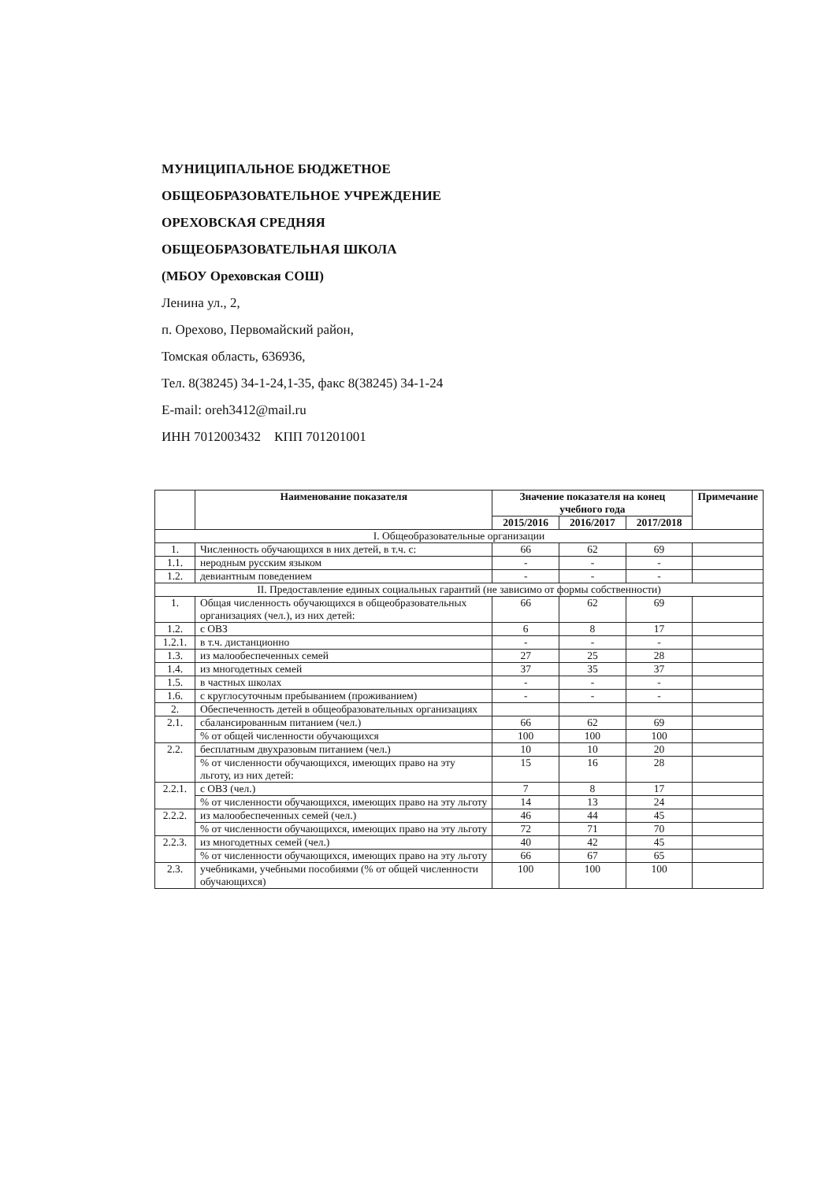МУНИЦИПАЛЬНОЕ БЮДЖЕТНОЕ
ОБЩЕОБРАЗОВАТЕЛЬНОЕ УЧРЕЖДЕНИЕ
ОРЕХОВСКАЯ СРЕДНЯЯ
ОБЩЕОБРАЗОВАТЕЛЬНАЯ ШКОЛА
(МБОУ Ореховская СОШ)
Ленина ул., 2,
п. Орехово, Первомайский район,
Томская область, 636936,
Тел. 8(38245) 34-1-24,1-35, факс 8(38245) 34-1-24
E-mail: oreh3412@mail.ru
ИНН 7012003432 КПП 701201001
| | Наименование показателя | Значение показателя на конец учебного года | | | Примечание |
| --- | --- | --- | --- | --- | --- |
| | | 2015/2016 | 2016/2017 | 2017/2018 | |
| I. Общеобразовательные организации | | | | | |
| 1. | Численность обучающихся в них детей, в т.ч. с: | 66 | 62 | 69 | |
| 1.1. | неродным русским языком | - | - | - | |
| 1.2. | девиантным поведением | - | - | - | |
| II. Предоставление единых социальных гарантий (не зависимо от формы собственности) | | | | | |
| 1. | Общая численность обучающихся в общеобразовательных организациях (чел.), из них детей: | 66 | 62 | 69 | |
| 1.2. | с ОВЗ | 6 | 8 | 17 | |
| 1.2.1. | в т.ч. дистанционно | - | - | - | |
| 1.3. | из малообеспеченных семей | 27 | 25 | 28 | |
| 1.4. | из многодетных семей | 37 | 35 | 37 | |
| 1.5. | в частных школах | - | - | - | |
| 1.6. | с круглосуточным пребыванием (проживанием) | - | - | - | |
| 2. | Обеспеченность детей в общеобразовательных организациях | | | | |
| 2.1. | сбалансированным питанием (чел.) | 66 | 62 | 69 | |
| | % от общей численности обучающихся | 100 | 100 | 100 | |
| 2.2. | бесплатным двухразовым питанием (чел.) | 10 | 10 | 20 | |
| | % от численности обучающихся, имеющих право на эту льготу, из них детей: | 15 | 16 | 28 | |
| 2.2.1. | с ОВЗ (чел.) | 7 | 8 | 17 | |
| | % от численности обучающихся, имеющих право на эту льготу | 14 | 13 | 24 | |
| 2.2.2. | из малообеспеченных семей (чел.) | 46 | 44 | 45 | |
| | % от численности обучающихся, имеющих право на эту льготу | 72 | 71 | 70 | |
| 2.2.3. | из многодетных семей (чел.) | 40 | 42 | 45 | |
| | % от численности обучающихся, имеющих право на эту льготу | 66 | 67 | 65 | |
| 2.3. | учебниками, учебными пособиями (% от общей численности обучающихся) | 100 | 100 | 100 | |